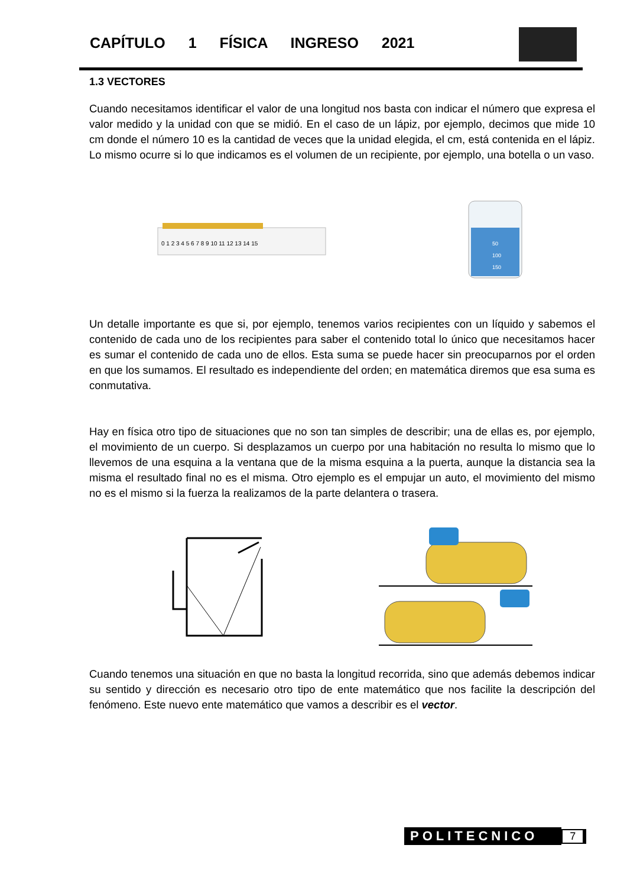CAPÍTULO 1 FÍSICA INGRESO 2021
1.3 VECTORES
Cuando necesitamos identificar el valor de una longitud nos basta con indicar el número que expresa el valor medido y la unidad con que se midió. En el caso de un lápiz, por ejemplo, decimos que mide 10 cm donde el número 10 es la cantidad de veces que la unidad elegida, el cm, está contenida en el lápiz. Lo mismo ocurre si lo que indicamos es el volumen de un recipiente, por ejemplo, una botella o un vaso.
0 1 2 3 4 5 6 7 8 9 10 11 12 13 14 15
50
100
150
Un detalle importante es que si, por ejemplo, tenemos varios recipientes con un líquido y sabemos el contenido de cada uno de los recipientes para saber el contenido total lo único que necesitamos hacer es sumar el contenido de cada uno de ellos. Esta suma se puede hacer sin preocuparnos por el orden en que los sumamos. El resultado es independiente del orden; en matemática diremos que esa suma es conmutativa.
Hay en física otro tipo de situaciones que no son tan simples de describir; una de ellas es, por ejemplo, el movimiento de un cuerpo. Si desplazamos un cuerpo por una habitación no resulta lo mismo que lo llevemos de una esquina a la ventana que de la misma esquina a la puerta, aunque la distancia sea la misma el resultado final no es el misma. Otro ejemplo es el empujar un auto, el movimiento del mismo no es el mismo si la fuerza la realizamos de la parte delantera o trasera.
Cuando tenemos una situación en que no basta la longitud recorrida, sino que además debemos indicar su sentido y dirección es necesario otro tipo de ente matemático que nos facilite la descripción del fenómeno. Este nuevo ente matemático que vamos a describir es el vector.
POLITECNICO 7